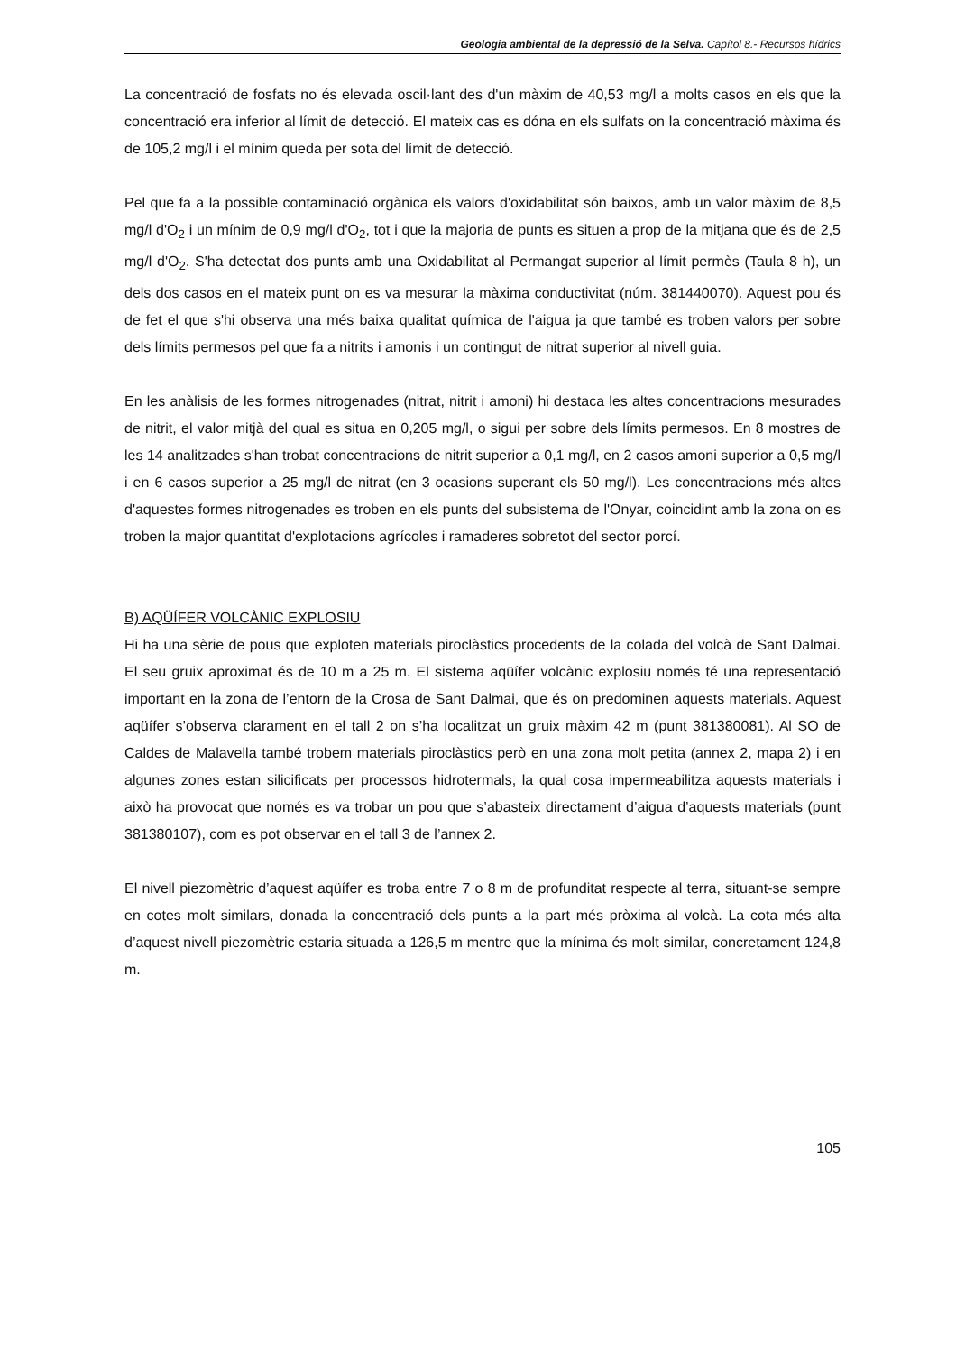Geologia ambiental de la depressió de la Selva. Capítol 8.- Recursos hídrics
La concentració de fosfats no és elevada oscil·lant des d'un màxim de 40,53 mg/l a molts casos en els que la concentració era inferior al límit de detecció. El mateix cas es dóna en els sulfats on la concentració màxima és de 105,2 mg/l i el mínim queda per sota del límit de detecció.
Pel que fa a la possible contaminació orgànica els valors d'oxidabilitat són baixos, amb un valor màxim de 8,5 mg/l d'O<sub>2</sub> i un mínim de 0,9 mg/l d'O<sub>2</sub>, tot i que la majoria de punts es situen a prop de la mitjana que és de 2,5 mg/l d'O<sub>2</sub>. S'ha detectat dos punts amb una Oxidabilitat al Permangat superior al límit permès (Taula 8 h), un dels dos casos en el mateix punt on es va mesurar la màxima conductivitat (núm. 381440070). Aquest pou és de fet el que s'hi observa una més baixa qualitat química de l'aigua ja que també es troben valors per sobre dels límits permesos pel que fa a nitrits i amonis i un contingut de nitrat superior al nivell guia.
En les anàlisis de les formes nitrogenades (nitrat, nitrit i amoni) hi destaca les altes concentracions mesurades de nitrit, el valor mitjà del qual es situa en 0,205 mg/l, o sigui per sobre dels límits permesos. En 8 mostres de les 14 analitzades s'han trobat concentracions de nitrit superior a 0,1 mg/l, en 2 casos amoni superior a 0,5 mg/l i en 6 casos superior a 25 mg/l de nitrat (en 3 ocasions superant els 50 mg/l). Les concentracions més altes d'aquestes formes nitrogenades es troben en els punts del subsistema de l'Onyar, coincidint amb la zona on es troben la major quantitat d'explotacions agrícoles i ramaderes sobretot del sector porcí.
B) AQÜÍFER VOLCÀNIC EXPLOSIU
Hi ha una sèrie de pous que exploten materials piroclàstics procedents de la colada del volcà de Sant Dalmai. El seu gruix aproximat és de 10 m a 25 m. El sistema aqüífer volcànic explosiu només té una representació important en la zona de l’entorn de la Crosa de Sant Dalmai, que és on predominen aquests materials. Aquest aqüífer s’observa clarament en el tall 2 on s’ha localitzat un gruix màxim 42 m (punt 381380081). Al SO de Caldes de Malavella també trobem materials piroclàstics però en una zona molt petita (annex 2, mapa 2) i en algunes zones estan silicificats per processos hidrotermals, la qual cosa impermeabilitza aquests materials i això ha provocat que només es va trobar un pou que s’abasteix directament d’aigua d’aquests materials (punt 381380107), com es pot observar en el tall 3 de l’annex 2.
El nivell piezomètric d’aquest aqüífer es troba entre 7 o 8 m de profunditat respecte al terra, situant-se sempre en cotes molt similars, donada la concentració dels punts a la part més pròxima al volcà. La cota més alta d’aquest nivell piezomètric estaria situada a 126,5 m mentre que la mínima és molt similar, concretament 124,8 m.
105